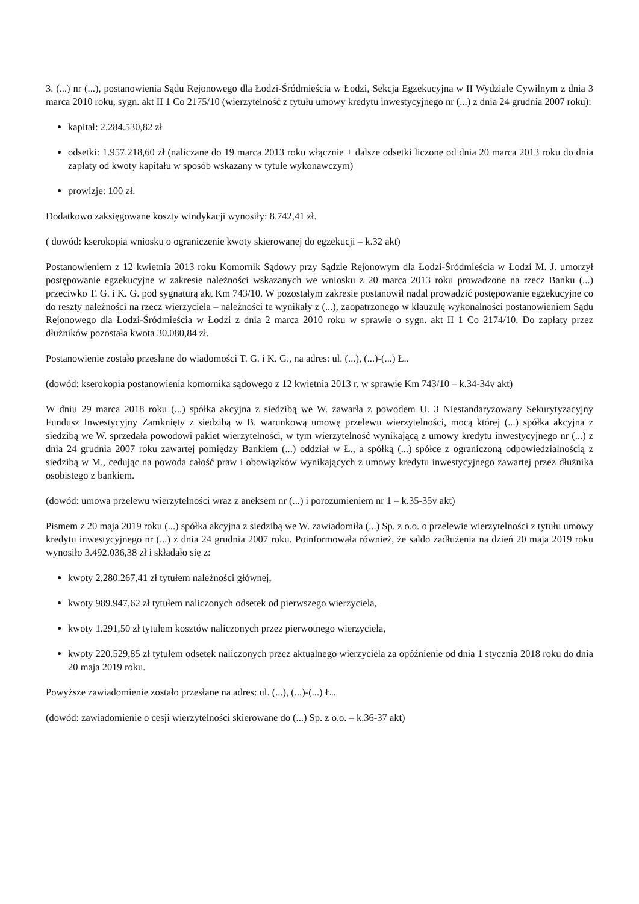3. (...) nr (...), postanowienia Sądu Rejonowego dla Łodzi-Śródmieścia w Łodzi, Sekcja Egzekucyjna w II Wydziale Cywilnym z dnia 3 marca 2010 roku, sygn. akt II 1 Co 2175/10 (wierzytelność z tytułu umowy kredytu inwestycyjnego nr (...) z dnia 24 grudnia 2007 roku):
kapitał: 2.284.530,82 zł
odsetki: 1.957.218,60 zł (naliczane do 19 marca 2013 roku włącznie + dalsze odsetki liczone od dnia 20 marca 2013 roku do dnia zapłaty od kwoty kapitału w sposób wskazany w tytule wykonawczym)
prowizje: 100 zł.
Dodatkowo zaksięgowane koszty windykacji wynosiły: 8.742,41 zł.
( dowód: kserokopia wniosku o ograniczenie kwoty skierowanej do egzekucji – k.32 akt)
Postanowieniem z 12 kwietnia 2013 roku Komornik Sądowy przy Sądzie Rejonowym dla Łodzi-Śródmieścia w Łodzi M. J. umorzył postępowanie egzekucyjne w zakresie należności wskazanych we wniosku z 20 marca 2013 roku prowadzone na rzecz Banku (...) przeciwko T. G. i K. G. pod sygnaturą akt Km 743/10. W pozostałym zakresie postanowił nadal prowadzić postępowanie egzekucyjne co do reszty należności na rzecz wierzyciela – należności te wynikały z (...), zaopatrzonego w klauzulę wykonalności postanowieniem Sądu Rejonowego dla Łodzi-Śródmieścia w Łodzi z dnia 2 marca 2010 roku w sprawie o sygn. akt II 1 Co 2174/10. Do zapłaty przez dłużników pozostała kwota 30.080,84 zł.
Postanowienie zostało przesłane do wiadomości T. G. i K. G., na adres: ul. (...), (...)-(...) Ł..
(dowód: kserokopia postanowienia komornika sądowego z 12 kwietnia 2013 r. w sprawie Km 743/10 – k.34-34v akt)
W dniu 29 marca 2018 roku (...) spółka akcyjna z siedzibą we W. zawarła z powodem U. 3 Niestandaryzowany Sekurytyzacyjny Fundusz Inwestycyjny Zamknięty z siedzibą w B. warunkową umowę przelewu wierzytelności, mocą której (...) spółka akcyjna z siedzibą we W. sprzedała powodowi pakiet wierzytelności, w tym wierzytelność wynikającą z umowy kredytu inwestycyjnego nr (...) z dnia 24 grudnia 2007 roku zawartej pomiędzy Bankiem (...) oddział w Ł., a spółką (...) spółce z ograniczoną odpowiedzialnością z siedzibą w M., cedując na powoda całość praw i obowiązków wynikających z umowy kredytu inwestycyjnego zawartej przez dłużnika osobistego z bankiem.
(dowód: umowa przelewu wierzytelności wraz z aneksem nr (...) i porozumieniem nr 1 – k.35-35v akt)
Pismem z 20 maja 2019 roku (...) spółka akcyjna z siedzibą we W. zawiadomiła (...) Sp. z o.o. o przelewie wierzytelności z tytułu umowy kredytu inwestycyjnego nr (...) z dnia 24 grudnia 2007 roku. Poinformowała również, że saldo zadłużenia na dzień 20 maja 2019 roku wynosiło 3.492.036,38 zł i składało się z:
kwoty 2.280.267,41 zł tytułem należności głównej,
kwoty 989.947,62 zł tytułem naliczonych odsetek od pierwszego wierzyciela,
kwoty 1.291,50 zł tytułem kosztów naliczonych przez pierwotnego wierzyciela,
kwoty 220.529,85 zł tytułem odsetek naliczonych przez aktualnego wierzyciela za opóźnienie od dnia 1 stycznia 2018 roku do dnia 20 maja 2019 roku.
Powyższe zawiadomienie zostało przesłane na adres: ul. (...), (...)-(...) Ł..
(dowód: zawiadomienie o cesji wierzytelności skierowane do (...) Sp. z o.o. – k.36-37 akt)